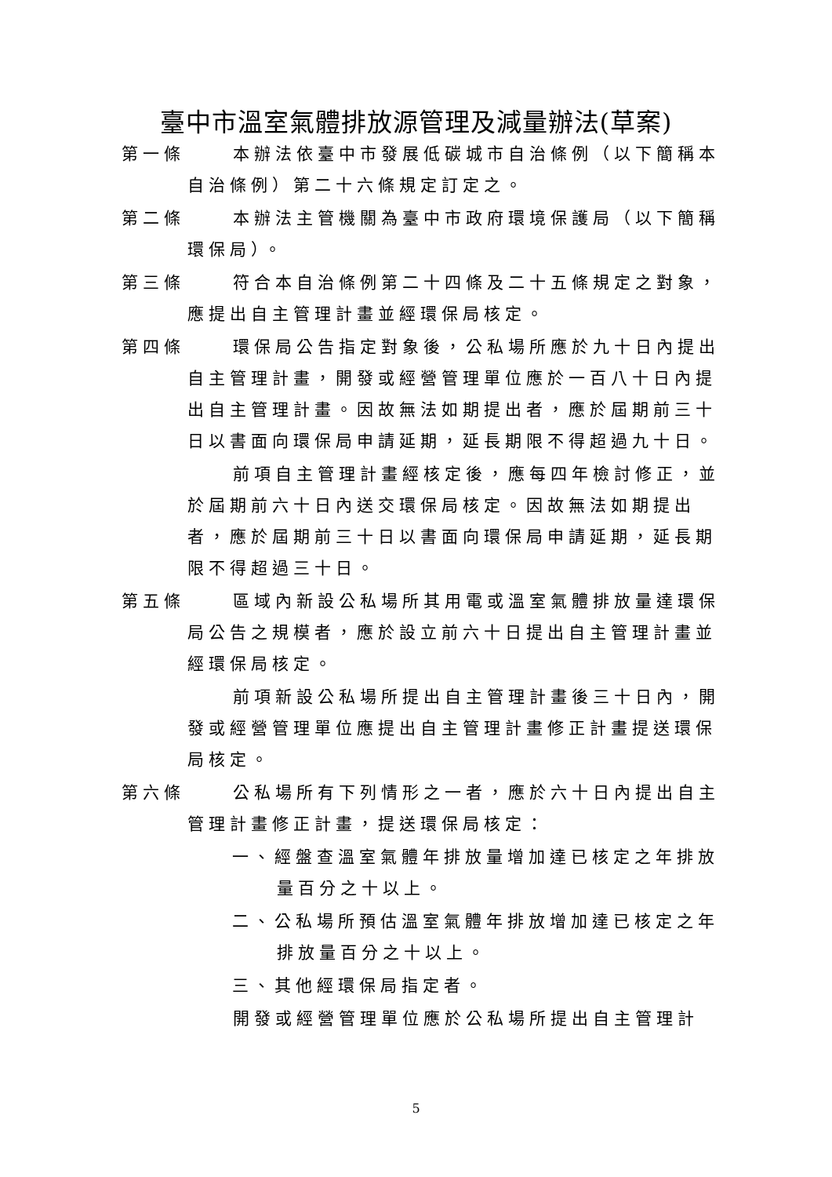臺中市溫室氣體排放源管理及減量辦法(草案)
第一條 本辦法依臺中市發展低碳城市自治條例（以下簡稱本自治條例）第二十六條規定訂定之。
第二條 本辦法主管機關為臺中市政府環境保護局（以下簡稱環保局）。
第三條 符合本自治條例第二十四條及二十五條規定之對象，應提出自主管理計畫並經環保局核定。
第四條 環保局公告指定對象後，公私場所應於九十日內提出自主管理計畫，開發或經營管理單位應於一百八十日內提出自主管理計畫。因故無法如期提出者，應於屆期前三十日以書面向環保局申請延期，延長期限不得超過九十日。
前項自主管理計畫經核定後，應每四年檢討修正，並於屆期前六十日內送交環保局核定。因故無法如期提出者，應於屆期前三十日以書面向環保局申請延期，延長期限不得超過三十日。
第五條 區域內新設公私場所其用電或溫室氣體排放量達環保局公告之規模者，應於設立前六十日提出自主管理計畫並經環保局核定。
前項新設公私場所提出自主管理計畫後三十日內，開發或經營管理單位應提出自主管理計畫修正計畫提送環保局核定。
第六條 公私場所有下列情形之一者，應於六十日內提出自主管理計畫修正計畫，提送環保局核定：
一、經盤查溫室氣體年排放量增加達已核定之年排放量百分之十以上。
二、公私場所預估溫室氣體年排放增加達已核定之年排放量百分之十以上。
三、其他經環保局指定者。
開發或經營管理單位應於公私場所提出自主管理計
5